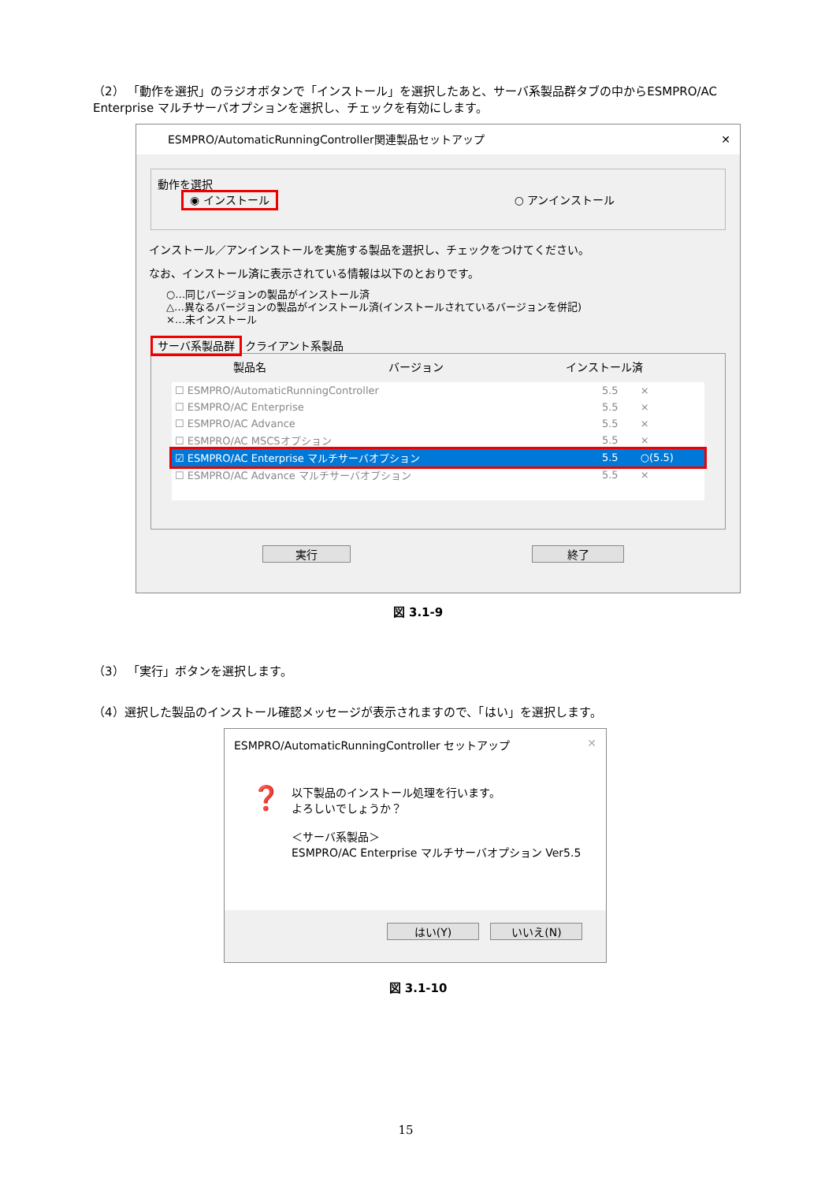（2） 「動作を選択」のラジオボタンで「インストール」を選択したあと、サーバ系製品群タブの中からESMPRO/AC Enterprise マルチサーバオプションを選択し、チェックを有効にします。
ESMPRO/AutomaticRunningController関連製品セットアップ ✕
動作を選択
◉ インストール ○ アンインストール
インストール／アンインストールを実施する製品を選択し、チェックをつけてください。
なお、インストール済に表示されている情報は以下のとおりです。
○…同じバージョンの製品がインストール済
△…異なるバージョンの製品がインストール済(インストールされているバージョンを併記)
×…未インストール
サーバ系製品群 クライアント系製品
製品名 バージョン インストール済
| ☐ ESMPRO/AutomaticRunningController | 5.5 | × |
| ☐ ESMPRO/AC Enterprise | 5.5 | × |
| ☐ ESMPRO/AC Advance | 5.5 | × |
| ☐ ESMPRO/AC MSCSオプション | 5.5 | × |
| ☑ ESMPRO/AC Enterprise マルチサーバオプション | 5.5 | ○(5.5) |
| ☐ ESMPRO/AC Advance マルチサーバオプション | 5.5 | × |
実行 終了
図 3.1-9
（3） 「実行」ボタンを選択します。
（4）選択した製品のインストール確認メッセージが表示されますので、「はい」を選択します。
ESMPRO/AutomaticRunningController セットアップ ✕
❓
以下製品のインストール処理を行います。
よろしいでしょうか？
＜サーバ系製品＞
ESMPRO/AC Enterprise マルチサーバオプション Ver5.5
はい(Y) いいえ(N)
図 3.1-10
15